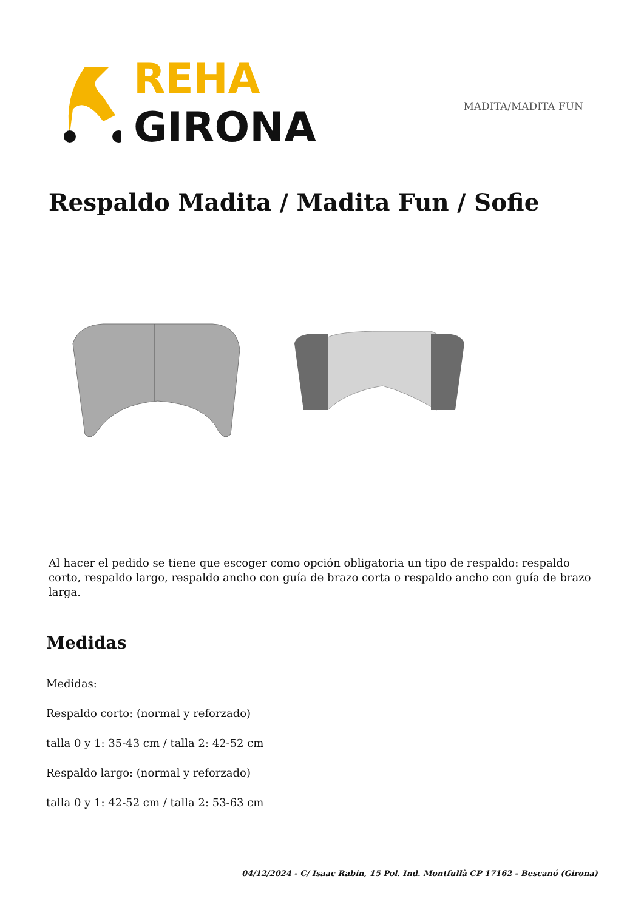REHA
GIRONA
MADITA/MADITA FUN
Respaldo Madita / Madita Fun / Sofie
Al hacer el pedido se tiene que escoger como opción obligatoria un tipo de respaldo: respaldo corto, respaldo largo, respaldo ancho con guía de brazo corta o respaldo ancho con guía de brazo larga.
Medidas
Medidas:
Respaldo corto: (normal y reforzado)
talla 0 y 1: 35-43 cm / talla 2: 42-52 cm
Respaldo largo: (normal y reforzado)
talla 0 y 1: 42-52 cm / talla 2: 53-63 cm
04/12/2024 - C/ Isaac Rabin, 15 Pol. Ind. Montfullà CP 17162 - Bescanó (Girona)